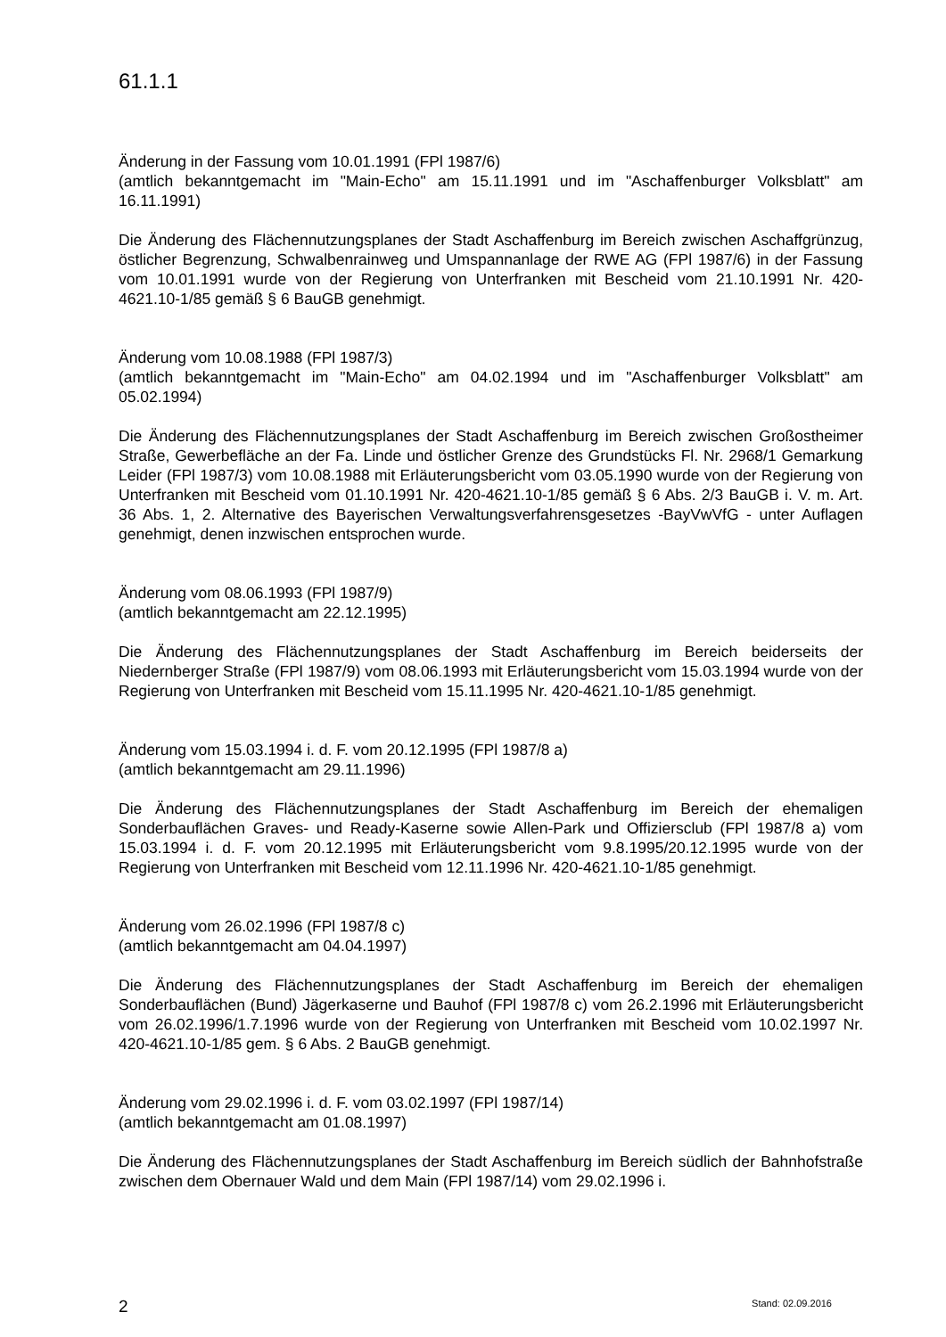61.1.1
Änderung in der Fassung vom 10.01.1991 (FPl 1987/6)
(amtlich bekanntgemacht im "Main-Echo" am 15.11.1991 und im "Aschaffenburger Volksblatt" am 16.11.1991)
Die Änderung des Flächennutzungsplanes der Stadt Aschaffenburg im Bereich zwischen Aschaffgrünzug, östlicher Begrenzung, Schwalbenrainweg und Umspannanlage der RWE AG (FPl 1987/6) in der Fassung vom 10.01.1991 wurde von der Regierung von Unterfranken mit Bescheid vom 21.10.1991 Nr. 420-4621.10-1/85 gemäß § 6 BauGB genehmigt.
Änderung vom 10.08.1988 (FPl 1987/3)
(amtlich bekanntgemacht im "Main-Echo" am 04.02.1994 und im "Aschaffenburger Volksblatt" am 05.02.1994)
Die Änderung des Flächennutzungsplanes der Stadt Aschaffenburg im Bereich zwischen Großostheimer Straße, Gewerbefläche an der Fa. Linde und östlicher Grenze des Grundstücks Fl. Nr. 2968/1 Gemarkung Leider (FPl 1987/3) vom 10.08.1988 mit Erläuterungsbericht vom 03.05.1990 wurde von der Regierung von Unterfranken mit Bescheid vom 01.10.1991 Nr. 420-4621.10-1/85 gemäß § 6 Abs. 2/3 BauGB i. V. m. Art. 36 Abs. 1, 2. Alternative des Bayerischen Verwaltungsverfahrensgesetzes -BayVwVfG - unter Auflagen genehmigt, denen inzwischen entsprochen wurde.
Änderung vom 08.06.1993 (FPl 1987/9)
(amtlich bekanntgemacht am 22.12.1995)
Die Änderung des Flächennutzungsplanes der Stadt Aschaffenburg im Bereich beiderseits der Niedernberger Straße (FPl 1987/9) vom 08.06.1993 mit Erläuterungsbericht vom 15.03.1994 wurde von der Regierung von Unterfranken mit Bescheid vom 15.11.1995 Nr. 420-4621.10-1/85 genehmigt.
Änderung vom 15.03.1994 i. d. F. vom 20.12.1995 (FPl 1987/8 a)
(amtlich bekanntgemacht am 29.11.1996)
Die Änderung des Flächennutzungsplanes der Stadt Aschaffenburg im Bereich der ehemaligen Sonderbauflächen Graves- und Ready-Kaserne sowie Allen-Park und Offiziersclub (FPl 1987/8 a) vom 15.03.1994 i. d. F. vom 20.12.1995 mit Erläuterungsbericht vom 9.8.1995/20.12.1995 wurde von der Regierung von Unterfranken mit Bescheid vom 12.11.1996 Nr. 420-4621.10-1/85 genehmigt.
Änderung vom 26.02.1996 (FPl 1987/8 c)
(amtlich bekanntgemacht am 04.04.1997)
Die Änderung des Flächennutzungsplanes der Stadt Aschaffenburg im Bereich der ehemaligen Sonderbauflächen (Bund) Jägerkaserne und Bauhof (FPl 1987/8 c) vom 26.2.1996 mit Erläuterungsbericht vom 26.02.1996/1.7.1996 wurde von der Regierung von Unterfranken mit Bescheid vom 10.02.1997 Nr. 420-4621.10-1/85 gem. § 6 Abs. 2 BauGB genehmigt.
Änderung vom 29.02.1996 i. d. F. vom 03.02.1997 (FPl 1987/14)
(amtlich bekanntgemacht am 01.08.1997)
Die Änderung des Flächennutzungsplanes der Stadt Aschaffenburg im Bereich südlich der Bahnhofstraße zwischen dem Obernauer Wald und dem Main (FPl 1987/14) vom 29.02.1996 i.
2 Stand: 02.09.2016